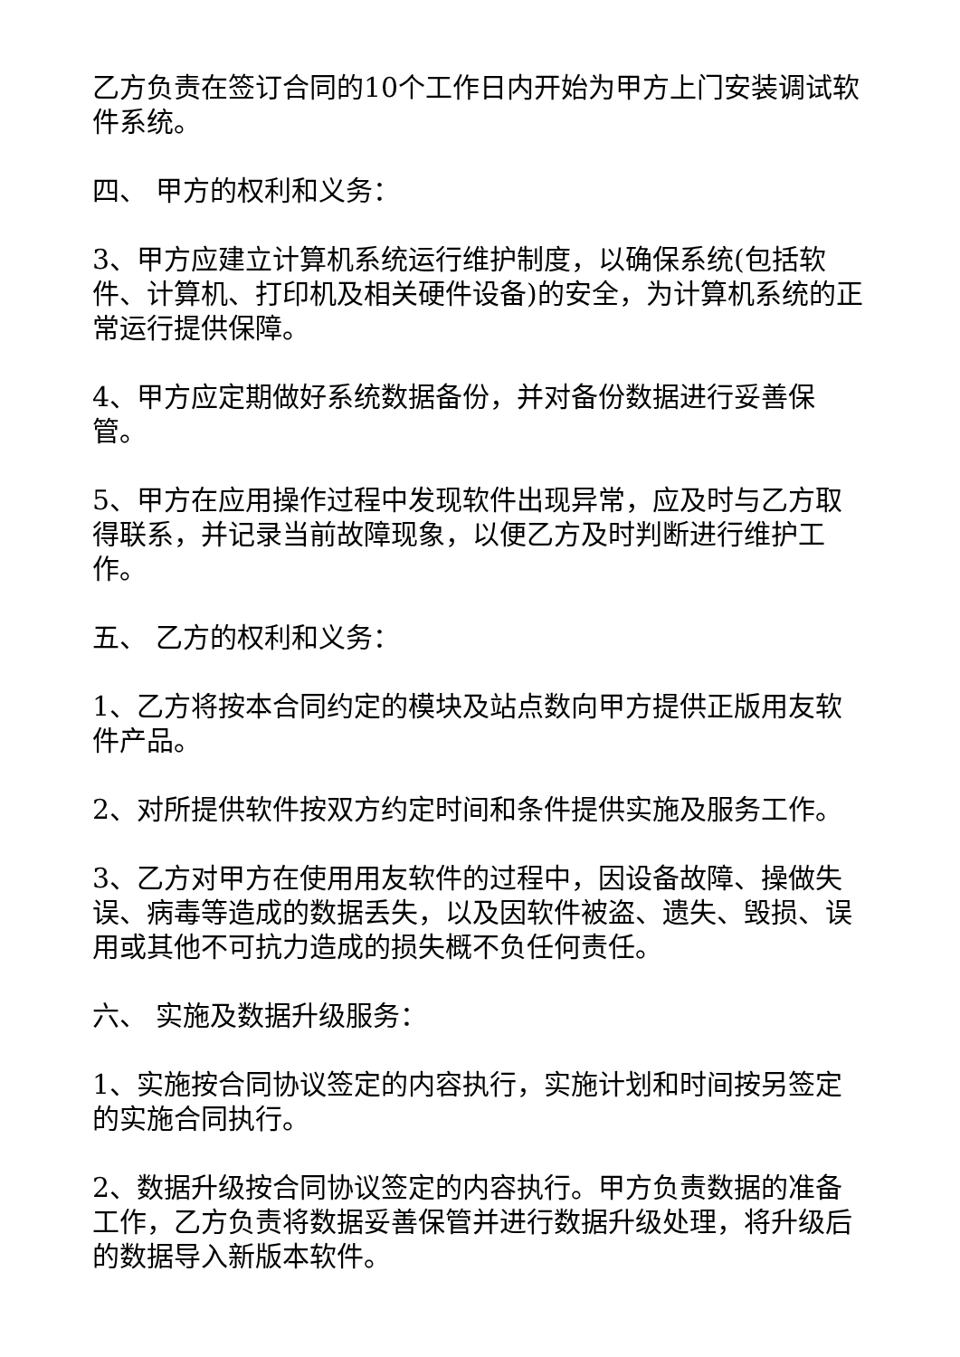乙方负责在签订合同的10个工作日内开始为甲方上门安装调试软件系统。
四、 甲方的权利和义务：
3、甲方应建立计算机系统运行维护制度，以确保系统(包括软件、计算机、打印机及相关硬件设备)的安全，为计算机系统的正常运行提供保障。
4、甲方应定期做好系统数据备份，并对备份数据进行妥善保管。
5、甲方在应用操作过程中发现软件出现异常，应及时与乙方取得联系，并记录当前故障现象，以便乙方及时判断进行维护工作。
五、 乙方的权利和义务：
1、乙方将按本合同约定的模块及站点数向甲方提供正版用友软件产品。
2、对所提供软件按双方约定时间和条件提供实施及服务工作。
3、乙方对甲方在使用用友软件的过程中，因设备故障、操做失误、病毒等造成的数据丢失，以及因软件被盗、遗失、毁损、误用或其他不可抗力造成的损失概不负任何责任。
六、 实施及数据升级服务：
1、实施按合同协议签定的内容执行，实施计划和时间按另签定的实施合同执行。
2、数据升级按合同协议签定的内容执行。甲方负责数据的准备工作，乙方负责将数据妥善保管并进行数据升级处理，将升级后的数据导入新版本软件。